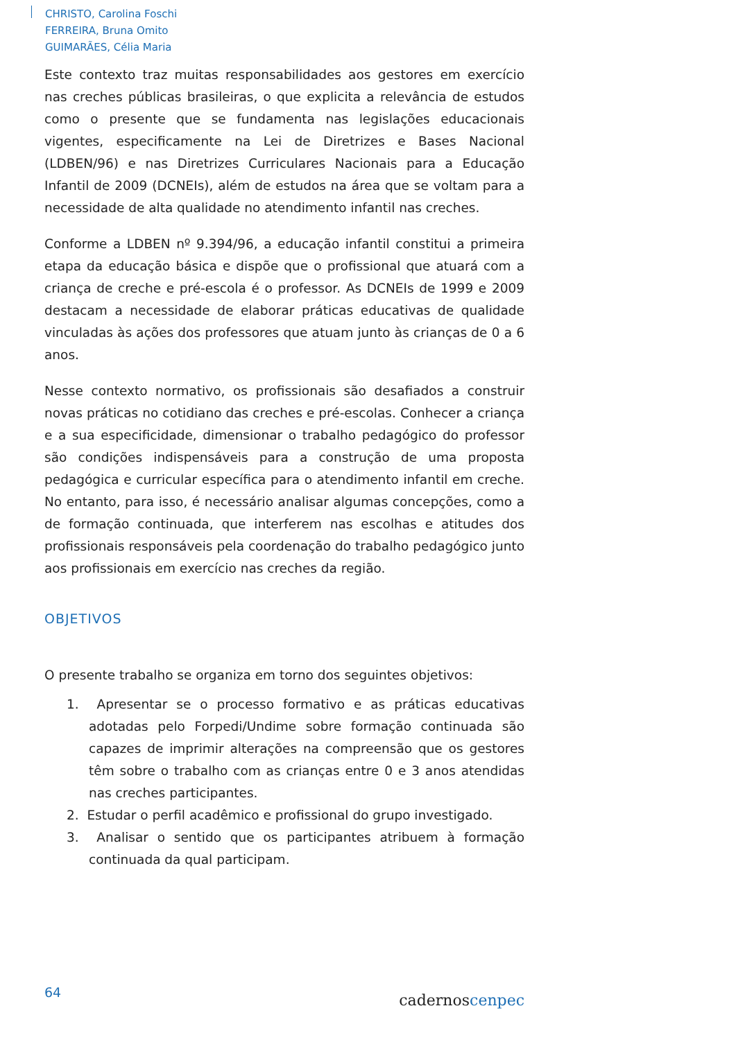CHRISTO, Carolina Foschi
FERREIRA, Bruna Omito
GUIMARÃES, Célia Maria
Este contexto traz muitas responsabilidades aos gestores em exercício nas creches públicas brasileiras, o que explicita a relevância de estudos como o presente que se fundamenta nas legislações educacionais vigentes, especificamente na Lei de Diretrizes e Bases Nacional (LDBEN/96) e nas Diretrizes Curriculares Nacionais para a Educação Infantil de 2009 (DCNEIs), além de estudos na área que se voltam para a necessidade de alta qualidade no atendimento infantil nas creches.
Conforme a LDBEN nº 9.394/96, a educação infantil constitui a primeira etapa da educação básica e dispõe que o profissional que atuará com a criança de creche e pré-escola é o professor. As DCNEIs de 1999 e 2009 destacam a necessidade de elaborar práticas educativas de qualidade vinculadas às ações dos professores que atuam junto às crianças de 0 a 6 anos.
Nesse contexto normativo, os profissionais são desafiados a construir novas práticas no cotidiano das creches e pré-escolas. Conhecer a criança e a sua especificidade, dimensionar o trabalho pedagógico do professor são condições indispensáveis para a construção de uma proposta pedagógica e curricular específica para o atendimento infantil em creche. No entanto, para isso, é necessário analisar algumas concepções, como a de formação continuada, que interferem nas escolhas e atitudes dos profissionais responsáveis pela coordenação do trabalho pedagógico junto aos profissionais em exercício nas creches da região.
OBJETIVOS
O presente trabalho se organiza em torno dos seguintes objetivos:
1. Apresentar se o processo formativo e as práticas educativas adotadas pelo Forpedi/Undime sobre formação continuada são capazes de imprimir alterações na compreensão que os gestores têm sobre o trabalho com as crianças entre 0 e 3 anos atendidas nas creches participantes.
2. Estudar o perfil acadêmico e profissional do grupo investigado.
3. Analisar o sentido que os participantes atribuem à formação continuada da qual participam.
64 cadernoscenpec